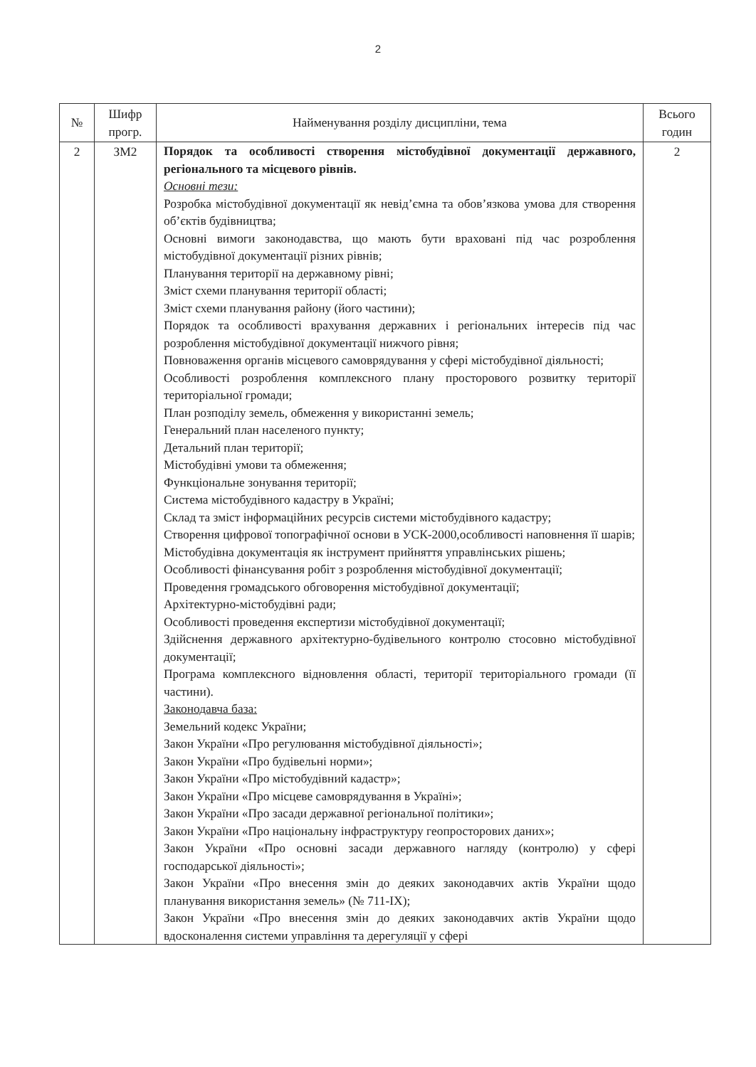2
| № | Шифр прогр. | Найменування розділу дисципліни, тема | Всього годин |
| --- | --- | --- | --- |
| 2 | ЗМ2 | Порядок та особливості створення містобудівної документації державного, регіонального та місцевого рівнів. Основні тези: Розробка містобудівної документації як невід’ємна та обов’язкова умова для створення об’єктів будівництва; Основні вимоги законодавства, що мають бути враховані під час розроблення містобудівної документації різних рівнів; Планування території на державному рівні; Зміст схеми планування території області; Зміст схеми планування району (його частини); Порядок та особливості врахування державних і регіональних інтересів під час розроблення містобудівної документації нижчого рівня; Повноваження органів місцевого самоврядування у сфері містобудівної діяльності; Особливості розроблення комплексного плану просторового розвитку території територіальної громади; План розподілу земель, обмеження у використанні земель; Генеральний план населеного пункту; Детальний план території; Містобудівні умови та обмеження; Функціональне зонування території; Система містобудівного кадастру в Україні; Склад та зміст інформаційних ресурсів системи містобудівного кадастру; Створення цифрової топографічної основи в УСК-2000,особливості наповнення її шарів; Містобудівна документація як інструмент прийняття управлінських рішень; Особливості фінансування робіт з розроблення містобудівної документації; Проведення громадського обговорення містобудівної документації; Архітектурно-містобудівні ради; Особливості проведення експертизи містобудівної документації; Здійснення державного архітектурно-будівельного контролю стосовно містобудівної документації; Програма комплексного відновлення області, території територіального громади (її частини). Законодавча база: Земельний кодекс України; Закон України «Про регулювання містобудівної діяльності»; Закон України «Про будівельні норми»; Закон України «Про містобудівний кадастр»; Закон України «Про місцеве самоврядування в Україні»; Закон України «Про засади державної регіональної політики»; Закон України «Про національну інфраструктуру геопросторових даних»; Закон України «Про основні засади державного нагляду (контролю) у сфері господарської діяльності»; Закон України «Про внесення змін до деяких законодавчих актів України щодо планування використання земель» (№ 711-IX); Закон України «Про внесення змін до деяких законодавчих актів України щодо вдосконалення системи управління та дерегуляції у сфері | 2 |